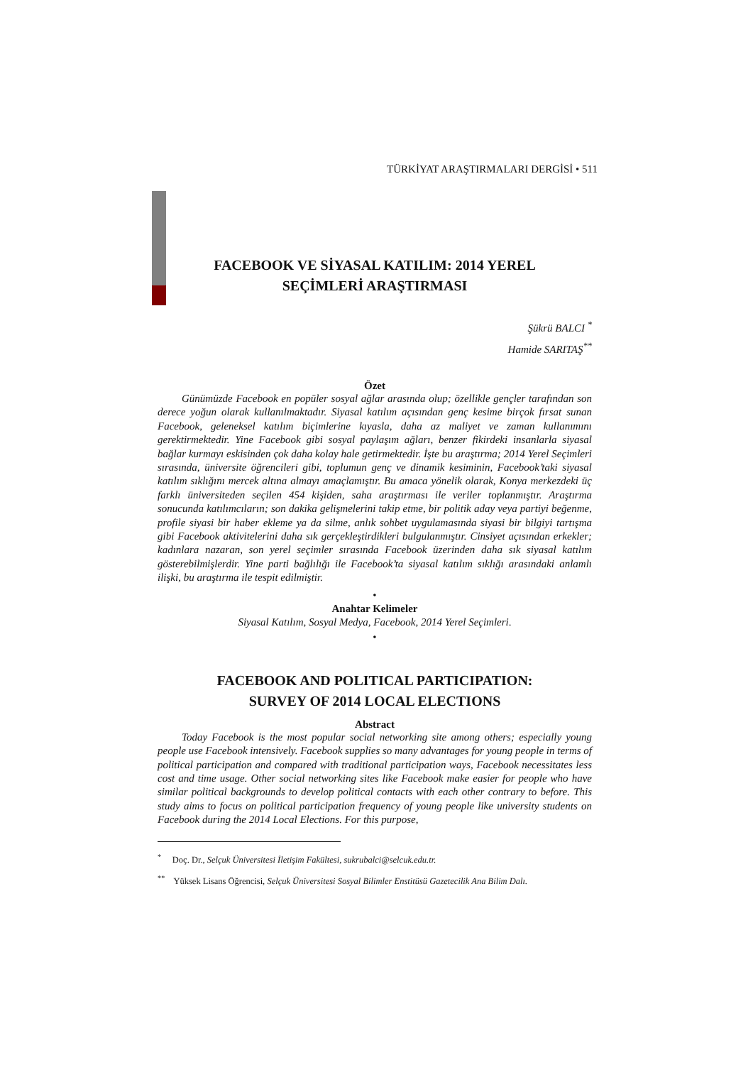TÜRKİYAT ARAŞTIRMALARI DERGİSİ • 511
FACEBOOK VE SİYASAL KATILIM: 2014 YEREL
SEÇİMLERİ ARAŞTIRMASI
Şükrü BALCI <sup>*</sup>
Hamide SARITAŞ<sup>**</sup>
Özet
Günümüzde Facebook en popüler sosyal ağlar arasında olup; özellikle gençler tarafından son derece yoğun olarak kullanılmaktadır. Siyasal katılım açısından genç kesime birçok fırsat sunan Facebook, geleneksel katılım biçimlerine kıyasla, daha az maliyet ve zaman kullanımını gerektirmektedir. Yine Facebook gibi sosyal paylaşım ağları, benzer fikirdeki insanlarla siyasal bağlar kurmayı eskisinden çok daha kolay hale getirmektedir. İşte bu araştırma; 2014 Yerel Seçimleri sırasında, üniversite öğrencileri gibi, toplumun genç ve dinamik kesiminin, Facebook’taki siyasal katılım sıklığını mercek altına almayı amaçlamıştır. Bu amaca yönelik olarak, Konya merkezdeki üç farklı üniversiteden seçilen 454 kişiden, saha araştırması ile veriler toplanmıştır. Araştırma sonucunda katılımcıların; son dakika gelişmelerini takip etme, bir politik aday veya partiyi beğenme, profile siyasi bir haber ekleme ya da silme, anlık sohbet uygulamasında siyasi bir bilgiyi tartışma gibi Facebook aktivitelerini daha sık gerçekleştirdikleri bulgulanmıştır. Cinsiyet açısından erkekler; kadınlara nazaran, son yerel seçimler sırasında Facebook üzerinden daha sık siyasal katılım gösterebilmişlerdir. Yine parti bağlılığı ile Facebook’ta siyasal katılım sıklığı arasındaki anlamlı ilişki, bu araştırma ile tespit edilmiştir.
•
Anahtar Kelimeler
Siyasal Katılım, Sosyal Medya, Facebook, 2014 Yerel Seçimleri.
•
FACEBOOK AND POLITICAL PARTICIPATION:
SURVEY OF 2014 LOCAL ELECTIONS
Abstract
Today Facebook is the most popular social networking site among others; especially young people use Facebook intensively. Facebook supplies so many advantages for young people in terms of political participation and compared with traditional participation ways, Facebook necessitates less cost and time usage. Other social networking sites like Facebook make easier for people who have similar political backgrounds to develop political contacts with each other contrary to before. This study aims to focus on political participation frequency of young people like university students on Facebook during the 2014 Local Elections. For this purpose,
<sup>*</sup> Doç. Dr., Selçuk Üniversitesi İletişim Fakültesi, sukrubalci@selcuk.edu.tr.
<sup>**</sup> Yüksek Lisans Öğrencisi, Selçuk Üniversitesi Sosyal Bilimler Enstitüsü Gazetecilik Ana Bilim Dalı.